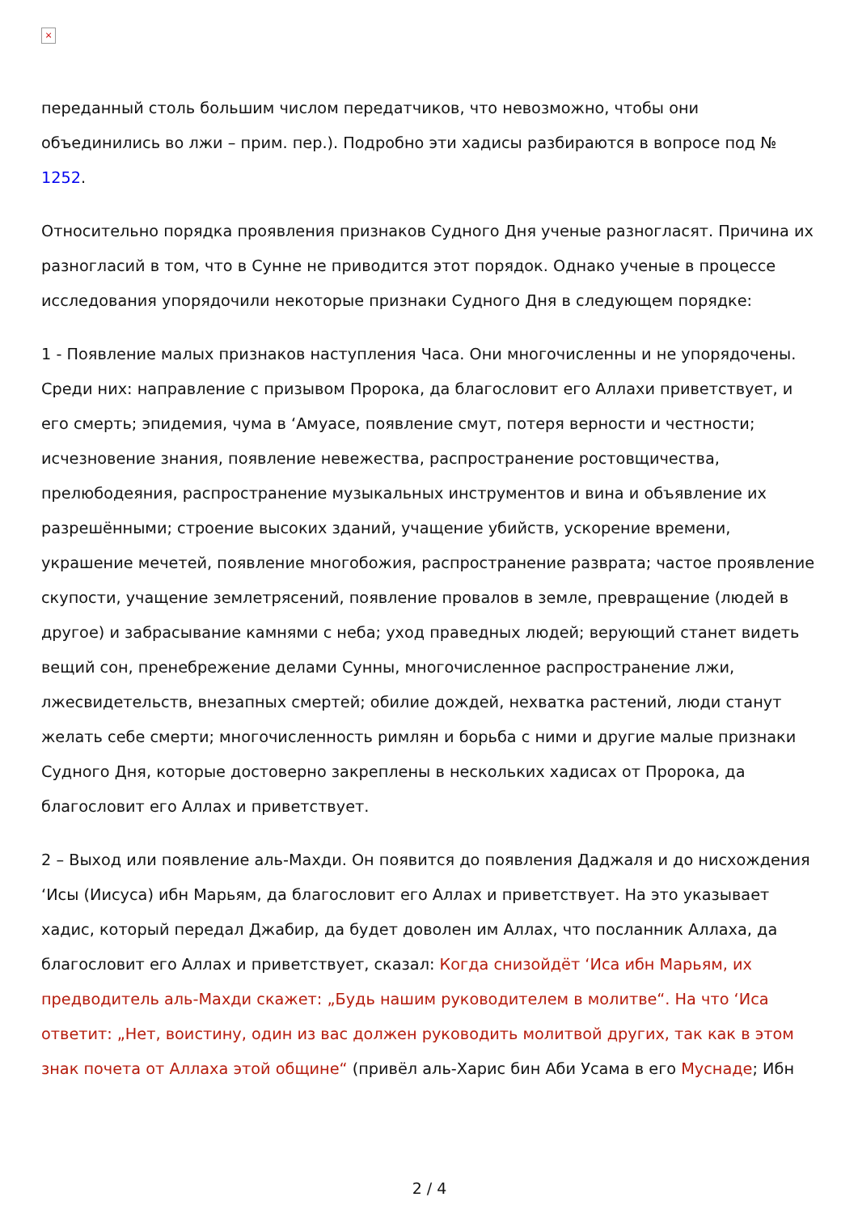×
переданный столь большим числом передатчиков, что невозможно, чтобы они объединились во лжи – прим. пер.). Подробно эти хадисы разбираются в вопросе под № 1252.
Относительно порядка проявления признаков Судного Дня ученые разногласят. Причина их разногласий в том, что в Сунне не приводится этот порядок. Однако ученые в процессе исследования упорядочили некоторые признаки Судного Дня в следующем порядке:
1 - Появление малых признаков наступления Часа. Они многочисленны и не упорядочены. Среди них: направление с призывом Пророка, да благословит его Аллахи приветствует, и его смерть; эпидемия, чума в ‘Амуасе, появление смут, потеря верности и честности; исчезновение знания, появление невежества, распространение ростовщичества, прелюбодеяния, распространение музыкальных инструментов и вина и объявление их разрешёнными; строение высоких зданий, учащение убийств, ускорение времени, украшение мечетей, появление многобожия, распространение разврата; частое проявление скупости, учащение землетрясений, появление провалов в земле, превращение (людей в другое) и забрасывание камнями с неба; уход праведных людей; верующий станет видеть вещий сон, пренебрежение делами Сунны, многочисленное распространение лжи, лжесвидетельств, внезапных смертей; обилие дождей, нехватка растений, люди станут желать себе смерти; многочисленность римлян и борьба с ними и другие малые признаки Судного Дня, которые достоверно закреплены в нескольких хадисах от Пророка, да благословит его Аллах и приветствует.
2 – Выход или появление аль-Махди. Он появится до появления Даджаля и до нисхождения ‘Исы (Иисуса) ибн Марьям, да благословит его Аллах и приветствует. На это указывает хадис, который передал Джабир, да будет доволен им Аллах, что посланник Аллаха, да благословит его Аллах и приветствует, сказал: Когда снизойдёт ‘Иса ибн Марьям, их предводитель аль-Махди скажет: „Будь нашим руководителем в молитве“. На что ‘Иса ответит: „Нет, воистину, один из вас должен руководить молитвой других, так как в этом знак почета от Аллаха этой общине“ (привёл аль-Харис бин Аби Усама в его Муснаде; Ибн
2 / 4